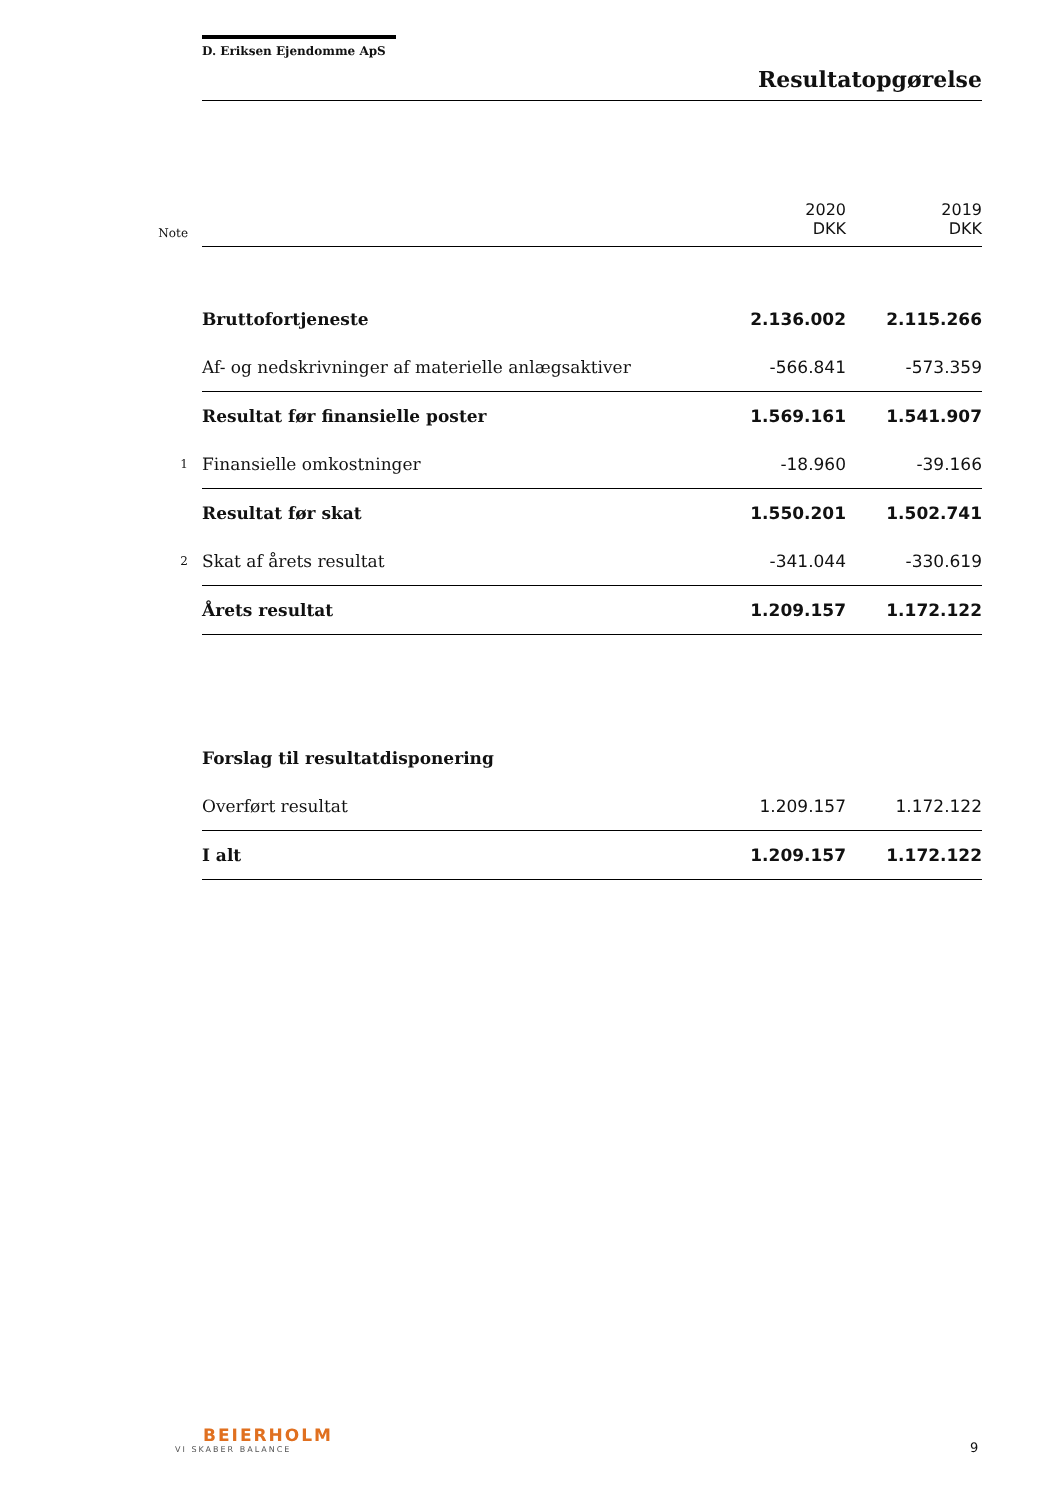D. Eriksen Ejendomme ApS
Resultatopgørelse
| Note | | 2020 DKK | 2019 DKK |
| | Bruttofortjeneste | 2.136.002 | 2.115.266 |
| | Af- og nedskrivninger af materielle anlægsaktiver | -566.841 | -573.359 |
| | Resultat før finansielle poster | 1.569.161 | 1.541.907 |
| 1 | Finansielle omkostninger | -18.960 | -39.166 |
| | Resultat før skat | 1.550.201 | 1.502.741 |
| 2 | Skat af årets resultat | -341.044 | -330.619 |
| | Årets resultat | 1.209.157 | 1.172.122 |
| | Forslag til resultatdisponering | | |
| | Overført resultat | 1.209.157 | 1.172.122 |
| | I alt | 1.209.157 | 1.172.122 |
BEIERHOLM
VI SKABER BALANCE
9